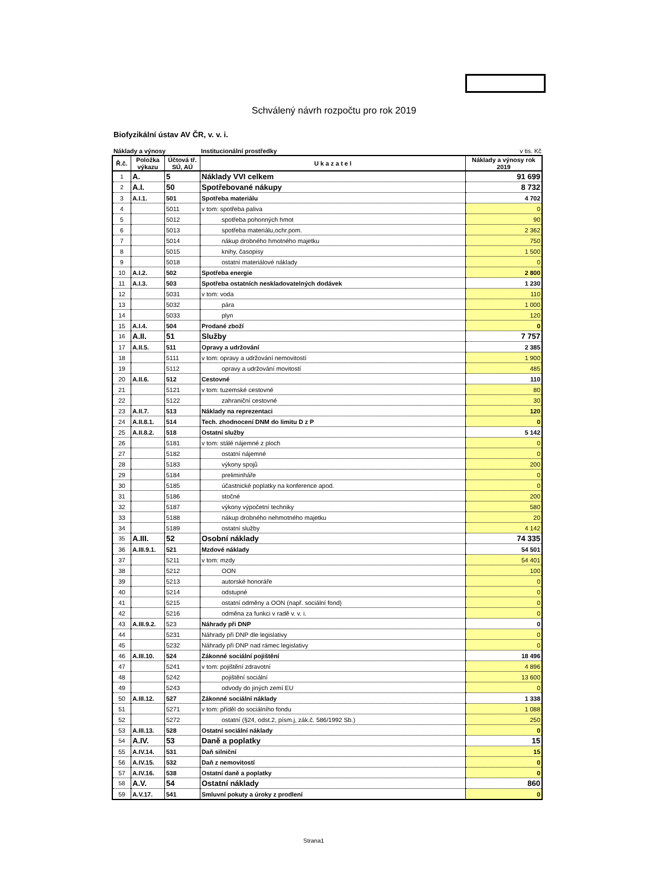Schválený návrh rozpočtu pro rok 2019
Biofyzikální ústav AV ČR, v. v. i.
Náklady a výnosy Institucionální prostředky v tis. Kč
| Ř.č. | Položka výkazu | Účtová tř. SÚ, AÚ | U k a z a t e l | Náklady a výnosy rok 2019 |
| --- | --- | --- | --- | --- |
| 1 | A. | 5 | Náklady VVI celkem | 91 699 |
| 2 | A.I. | 50 | Spotřebované nákupy | 8 732 |
| 3 | A.I.1. | 501 | Spotřeba materiálu | 4 702 |
| 4 | | 5011 | v tom: spotřeba paliva | 0 |
| 5 | | 5012 | spotřeba pohonných hmot | 90 |
| 6 | | 5013 | spotřeba materiálu,ochr.pom. | 2 362 |
| 7 | | 5014 | nákup drobného hmotného majetku | 750 |
| 8 | | 5015 | knihy, časopisy | 1 500 |
| 9 | | 5018 | ostatní materiálové náklady | 0 |
| 10 | A.I.2. | 502 | Spotřeba energie | 2 800 |
| 11 | A.I.3. | 503 | Spotřeba ostatních neskladovatelných dodávek | 1 230 |
| 12 | | 5031 | v tom: voda | 110 |
| 13 | | 5032 | pára | 1 000 |
| 14 | | 5033 | plyn | 120 |
| 15 | A.I.4. | 504 | Prodané zboží | 0 |
| 16 | A.II. | 51 | Služby | 7 757 |
| 17 | A.II.5. | 511 | Opravy a udržování | 2 385 |
| 18 | | 5111 | v tom: opravy a udržování nemovitostí | 1 900 |
| 19 | | 5112 | opravy a udržování movitostí | 485 |
| 20 | A.II.6. | 512 | Cestovné | 110 |
| 21 | | 5121 | v tom: tuzemské cestovné | 80 |
| 22 | | 5122 | zahraniční cestovné | 30 |
| 23 | A.II.7. | 513 | Náklady na reprezentaci | 120 |
| 24 | A.II.8.1. | 514 | Tech. zhodnocení DNM do limitu D z P | 0 |
| 25 | A.II.8.2. | 518 | Ostatní služby | 5 142 |
| 26 | | 5181 | v tom: stálé nájemné z ploch | 0 |
| 27 | | 5182 | ostatní nájemné | 0 |
| 28 | | 5183 | výkony spojů | 200 |
| 29 | | 5184 | preliminháře | 0 |
| 30 | | 5185 | účastnické poplatky na konference apod. | 0 |
| 31 | | 5186 | stočné | 200 |
| 32 | | 5187 | výkony výpočetní techniky | 580 |
| 33 | | 5188 | nákup drobného nehmotného majetku | 20 |
| 34 | | 5189 | ostatní služby | 4 142 |
| 35 | A.III. | 52 | Osobní náklady | 74 335 |
| 36 | A.III.9.1. | 521 | Mzdové náklady | 54 501 |
| 37 | | 5211 | v tom: mzdy | 54 401 |
| 38 | | 5212 | OON | 100 |
| 39 | | 5213 | autorské honoráře | 0 |
| 40 | | 5214 | odstupné | 0 |
| 41 | | 5215 | ostatní odměny a OON (např. sociální fond) | 0 |
| 42 | | 5216 | odměna za funkci v radě v. v. i. | 0 |
| 43 | A.III.9.2. | 523 | Náhrady při DNP | 0 |
| 44 | | 5231 | Náhrady při DNP dle legislativy | 0 |
| 45 | | 5232 | Náhrady při DNP nad rámec legislativy | 0 |
| 46 | A.III.10. | 524 | Zákonné sociální pojištění | 18 496 |
| 47 | | 5241 | v tom: pojištění zdravotní | 4 896 |
| 48 | | 5242 | pojištění sociální | 13 600 |
| 49 | | 5243 | odvody do jiných zemí EU | 0 |
| 50 | A.III.12. | 527 | Zákonné sociální náklady | 1 338 |
| 51 | | 5271 | v tom: příděl do sociálního fondu | 1 088 |
| 52 | | 5272 | ostatní (§24, odst.2, písm.j, zák.č. 586/1992 Sb.) | 250 |
| 53 | A.III.13. | 528 | Ostatní sociální náklady | 0 |
| 54 | A.IV. | 53 | Daně a poplatky | 15 |
| 55 | A.IV.14. | 531 | Daň silniční | 15 |
| 56 | A.IV.15. | 532 | Daň z nemovitostí | 0 |
| 57 | A.IV.16. | 538 | Ostatní daně a poplatky | 0 |
| 58 | A.V. | 54 | Ostatní náklady | 860 |
| 59 | A.V.17. | 541 | Smluvní pokuty a úroky z prodlení | 0 |
Strana1